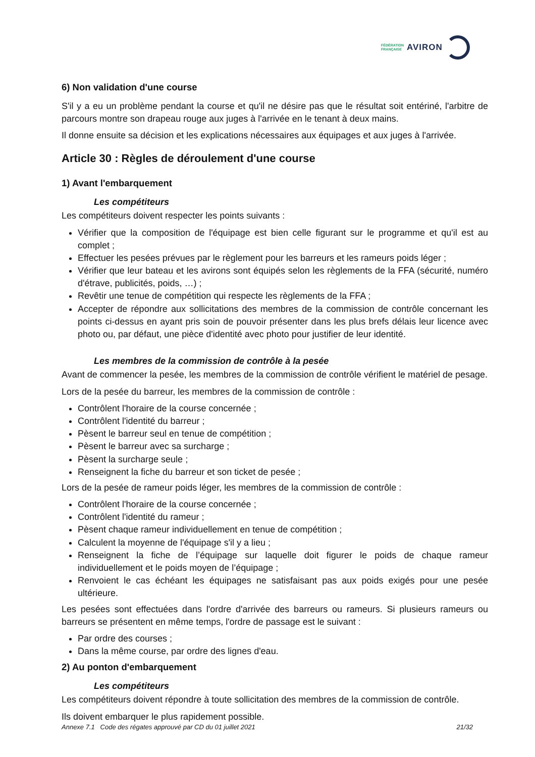FÉDÉRATION
FRANÇAISE
AVIRON
6) Non validation d'une course
S'il y a eu un problème pendant la course et qu'il ne désire pas que le résultat soit entériné, l'arbitre de parcours montre son drapeau rouge aux juges à l'arrivée en le tenant à deux mains.
Il donne ensuite sa décision et les explications nécessaires aux équipages et aux juges à l'arrivée.
Article 30 : Règles de déroulement d'une course
1) Avant l'embarquement
Les compétiteurs
Les compétiteurs doivent respecter les points suivants :
Vérifier que la composition de l'équipage est bien celle figurant sur le programme et qu'il est au complet ;
Effectuer les pesées prévues par le règlement pour les barreurs et les rameurs poids léger ;
Vérifier que leur bateau et les avirons sont équipés selon les règlements de la FFA (sécurité, numéro d'étrave, publicités, poids, …) ;
Revêtir une tenue de compétition qui respecte les règlements de la FFA ;
Accepter de répondre aux sollicitations des membres de la commission de contrôle concernant les points ci-dessus en ayant pris soin de pouvoir présenter dans les plus brefs délais leur licence avec photo ou, par défaut, une pièce d'identité avec photo pour justifier de leur identité.
Les membres de la commission de contrôle à la pesée
Avant de commencer la pesée, les membres de la commission de contrôle vérifient le matériel de pesage.
Lors de la pesée du barreur, les membres de la commission de contrôle :
Contrôlent l'horaire de la course concernée ;
Contrôlent l'identité du barreur ;
Pèsent le barreur seul en tenue de compétition ;
Pèsent le barreur avec sa surcharge ;
Pèsent la surcharge seule ;
Renseignent la fiche du barreur et son ticket de pesée ;
Lors de la pesée de rameur poids léger, les membres de la commission de contrôle :
Contrôlent l'horaire de la course concernée ;
Contrôlent l'identité du rameur ;
Pèsent chaque rameur individuellement en tenue de compétition ;
Calculent la moyenne de l'équipage s'il y a lieu ;
Renseignent la fiche de l’équipage sur laquelle doit figurer le poids de chaque rameur individuellement et le poids moyen de l’équipage ;
Renvoient le cas échéant les équipages ne satisfaisant pas aux poids exigés pour une pesée ultérieure.
Les pesées sont effectuées dans l'ordre d'arrivée des barreurs ou rameurs. Si plusieurs rameurs ou barreurs se présentent en même temps, l'ordre de passage est le suivant :
Par ordre des courses ;
Dans la même course, par ordre des lignes d'eau.
2) Au ponton d'embarquement
Les compétiteurs
Les compétiteurs doivent répondre à toute sollicitation des membres de la commission de contrôle.
Ils doivent embarquer le plus rapidement possible.
Annexe 7.1 Code des régates approuvé par CD du 01 juillet 2021 21/32